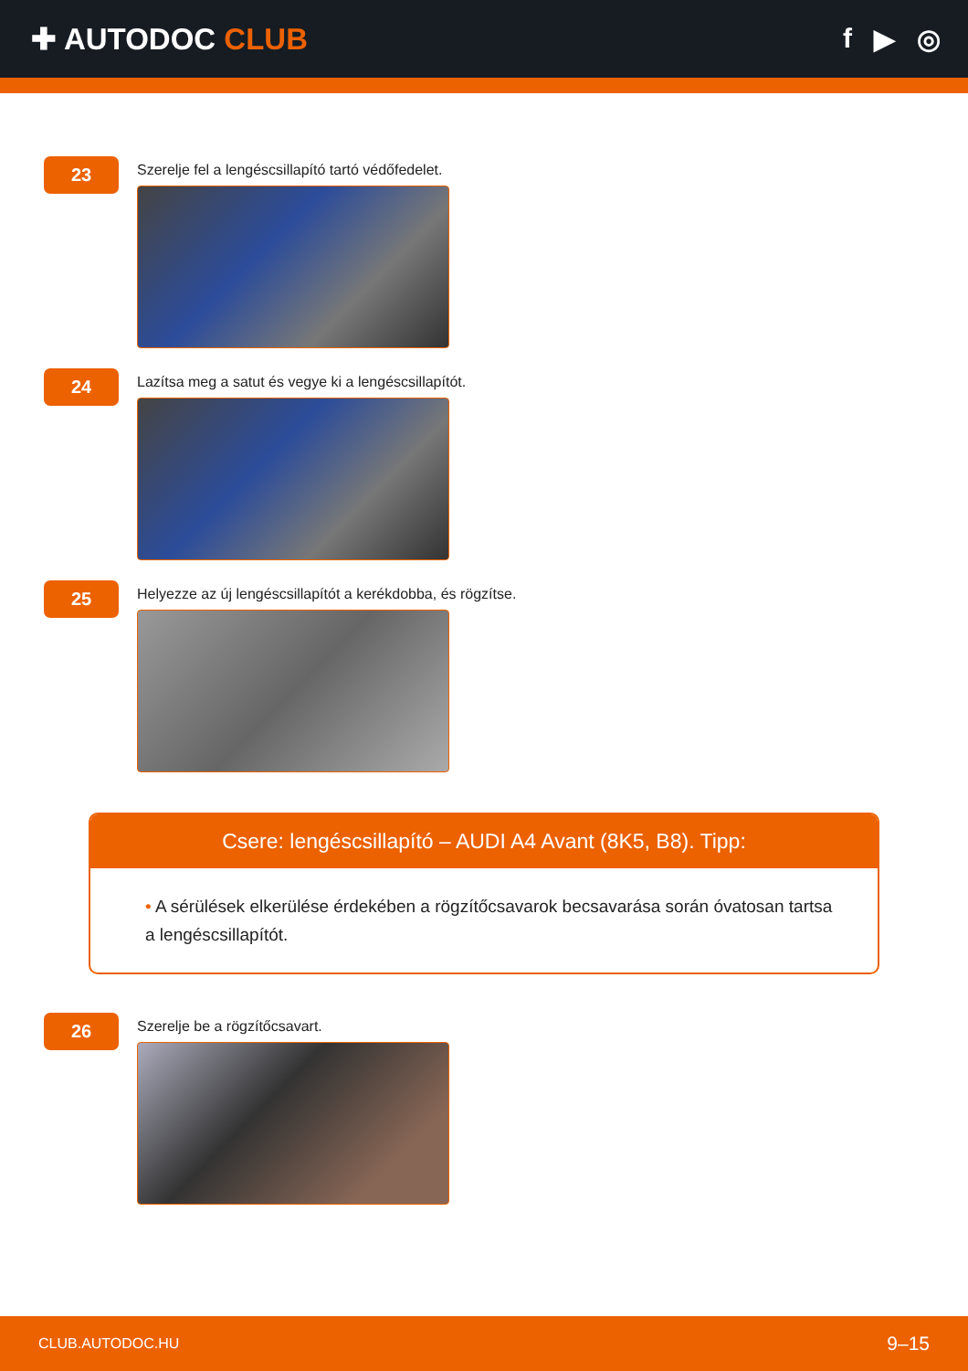✚ AUTODOC CLUB f ▶ ◎
23
Szerelje fel a lengéscsillapító tartó védőfedelet.
24
Lazítsa meg a satut és vegye ki a lengéscsillapítót.
25
Helyezze az új lengéscsillapítót a kerékdobba, és rögzítse.
Csere: lengéscsillapító – AUDI A4 Avant (8K5, B8). Tipp:
• A sérülések elkerülése érdekében a rögzítőcsavarok becsavarása során óvatosan tartsa a lengéscsillapítót.
26
Szerelje be a rögzítőcsavart.
CLUB.AUTODOC.HU 9–15